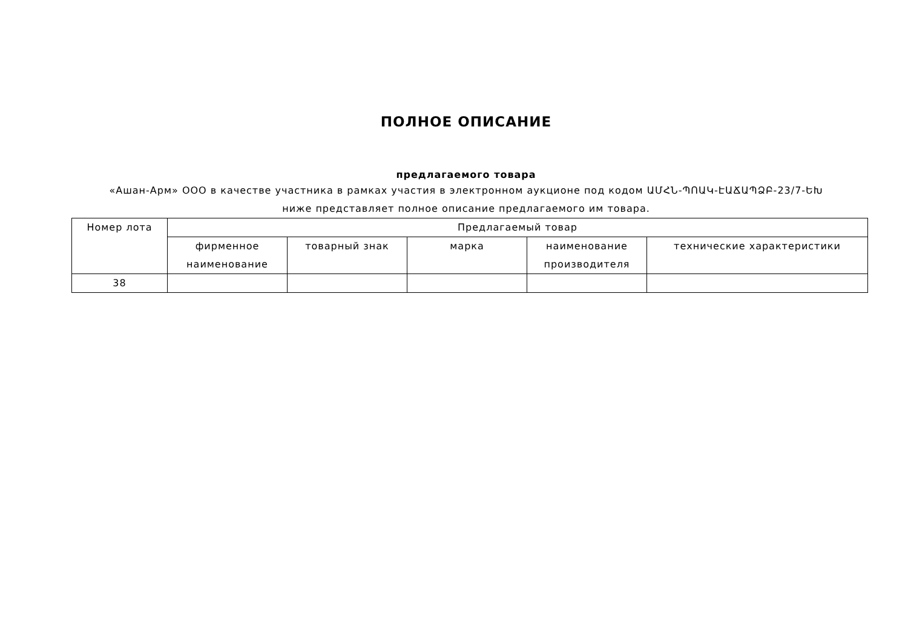ПОЛНОЕ ОПИСАНИЕ
предлагаемого товара
«Ашан-Арм» ООО в качестве участника в рамках участия в электронном аукционе под кодом ԱՄՀՆ-ՊՈԱԿ-ԷԱՃԱՊՁԲ-23/7-ԵԽ
ниже представляет полное описание предлагаемого им товара.
| Номер лота | Предлагаемый товар | | | | |
| --- | --- | --- | --- | --- | --- |
| | фирменное наименование | товарный знак | марка | наименование производителя | технические характеристики |
| 38 | | | | | |